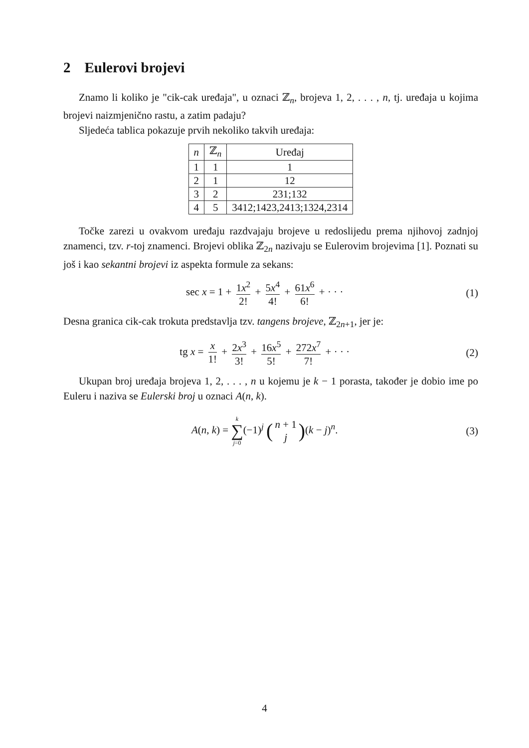2 Eulerovi brojevi
Znamo li koliko je "cik-cak uređaja", u oznaci ℤ<sub>n</sub>, brojeva 1, 2, . . . , n, tj. uređaja u kojima brojevi naizmjenično rastu, a zatim padaju?
Sljedeća tablica pokazuje prvih nekoliko takvih uređaja:
| n | ℤ<sub>n</sub> | Uređaj |
| --- | --- | --- |
| 1 | 1 | 1 |
| 2 | 1 | 12 |
| 3 | 2 | 231;132 |
| 4 | 5 | 3412;1423,2413;1324,2314 |
Točke zarezi u ovakvom uređaju razdvajaju brojeve u redoslijedu prema njihovoj zadnjoj znamenci, tzv. r-toj znamenci. Brojevi oblika ℤ<sub>2n</sub> nazivaju se Eulerovim brojevima [1]. Poznati su još i kao sekantni brojevi iz aspekta formule za sekans:
sec x = 1 + 1x<sup>2</sup> 2! + 5x<sup>4</sup> 4! + 61x<sup>6</sup> 6! + · · ·
(1)
Desna granica cik-cak trokuta predstavlja tzv. tangens brojeve, ℤ<sub>2n+1</sub>, jer je:
tg x = x 1! + 2x<sup>3</sup> 3! + 16x<sup>5</sup> 5! + 272x<sup>7</sup> 7! + · · ·
(2)
Ukupan broj uređaja brojeva 1, 2, . . . , n u kojemu je k − 1 porasta, također je dobio ime po Euleru i naziva se Eulerski broj u oznaci A(n, k).
A(n, k) = k ∑ j=0(−1)<sup>j</sup> (n + 1 j)(k − j)<sup>n</sup>.
(3)
4